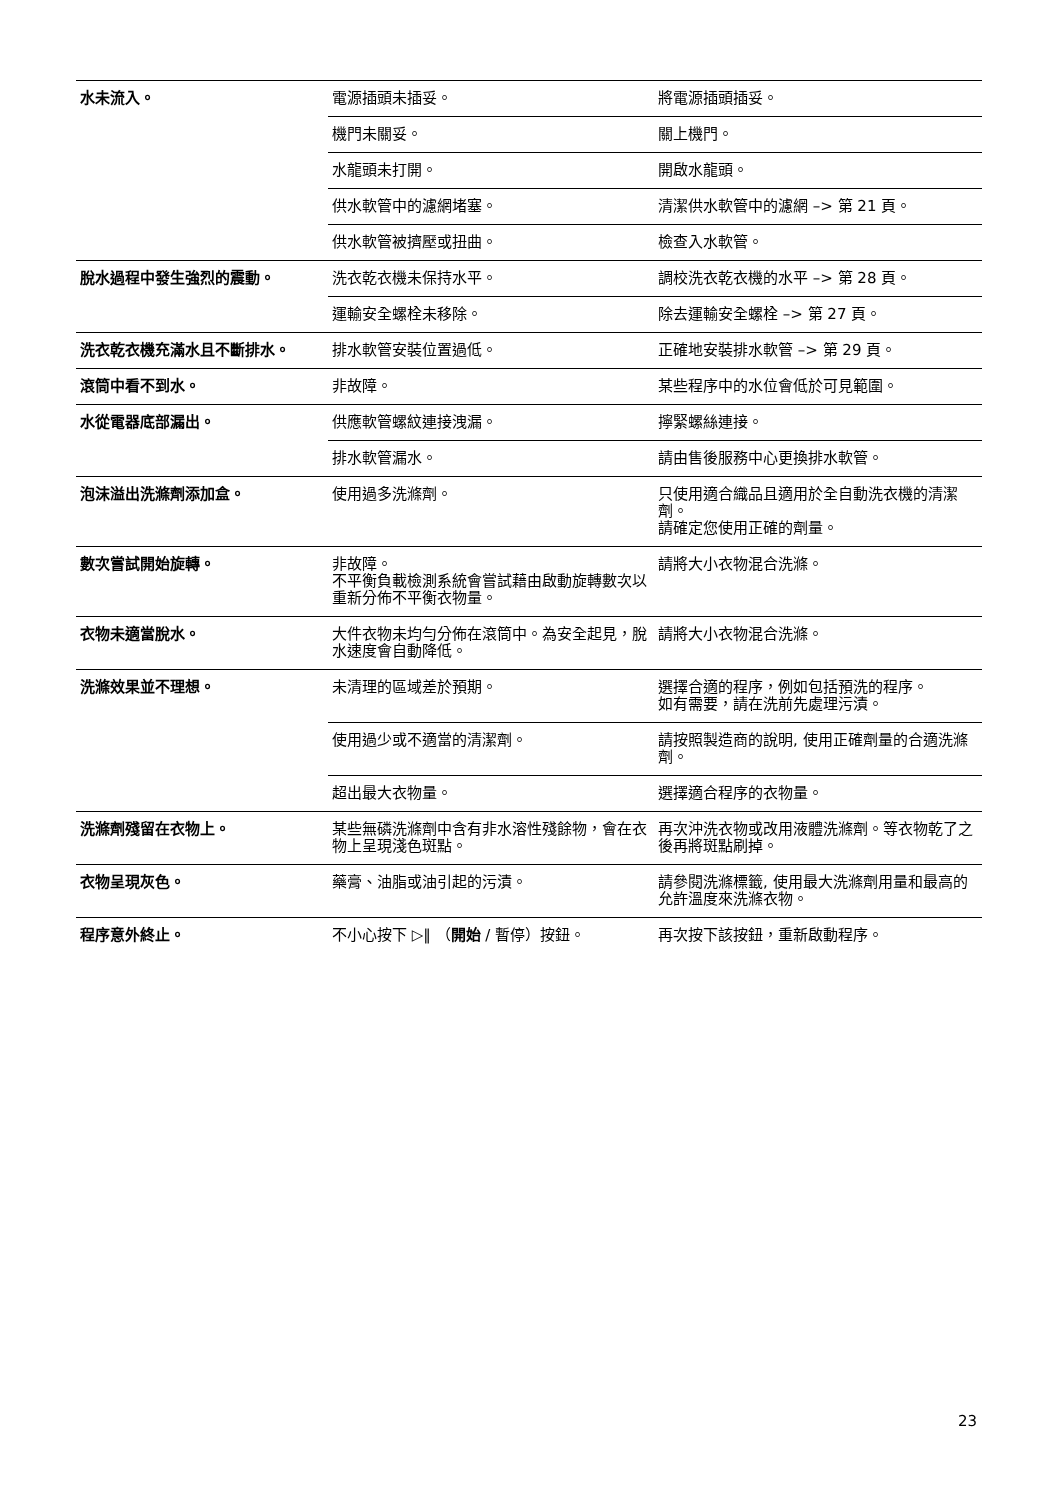| 水未流入。 | 電源插頭未插妥。 | 將電源插頭插妥。 |
| | 機門未關妥。 | 關上機門。 |
| | 水龍頭未打開。 | 開啟水龍頭。 |
| | 供水軟管中的濾網堵塞。 | 清潔供水軟管中的濾網 –> 第 21 頁。 |
| | 供水軟管被擠壓或扭曲。 | 檢查入水軟管。 |
| 脫水過程中發生強烈的震動。 | 洗衣乾衣機未保持水平。 | 調校洗衣乾衣機的水平 –> 第 28 頁。 |
| | 運輸安全螺栓未移除。 | 除去運輸安全螺栓 –> 第 27 頁。 |
| 洗衣乾衣機充滿水且不斷排水。 | 排水軟管安裝位置過低。 | 正確地安裝排水軟管 –> 第 29 頁。 |
| 滾筒中看不到水。 | 非故障。 | 某些程序中的水位會低於可見範圍。 |
| 水從電器底部漏出。 | 供應軟管螺紋連接洩漏。 | 擰緊螺絲連接。 |
| | 排水軟管漏水。 | 請由售後服務中心更換排水軟管。 |
| 泡沫溢出洗滌劑添加盒。 | 使用過多洗滌劑。 | 只使用適合織品且適用於全自動洗衣機的清潔劑。 請確定您使用正確的劑量。 |
| 數次嘗試開始旋轉。 | 非故障。 不平衡負載檢測系統會嘗試藉由啟動旋轉數次以重新分佈不平衡衣物量。 | 請將大小衣物混合洗滌。 |
| 衣物未適當脫水。 | 大件衣物未均勻分佈在滾筒中。為安全起見，脫水速度會自動降低。 | 請將大小衣物混合洗滌。 |
| 洗滌效果並不理想。 | 未清理的區域差於預期。 | 選擇合適的程序，例如包括預洗的程序。 如有需要，請在洗前先處理污漬。 |
| | 使用過少或不適當的清潔劑。 | 請按照製造商的說明, 使用正確劑量的合適洗滌劑。 |
| | 超出最大衣物量。 | 選擇適合程序的衣物量。 |
| 洗滌劑殘留在衣物上。 | 某些無磷洗滌劑中含有非水溶性殘餘物，會在衣物上呈現淺色斑點。 | 再次沖洗衣物或改用液體洗滌劑。等衣物乾了之後再將斑點刷掉。 |
| 衣物呈現灰色。 | 藥膏、油脂或油引起的污漬。 | 請參閱洗滌標籤, 使用最大洗滌劑用量和最高的允許溫度來洗滌衣物。 |
| 程序意外終止。 | 不小心按下 ▷‖ （ 開始 / 暫停）按鈕。 | 再次按下該按鈕，重新啟動程序。 |
23